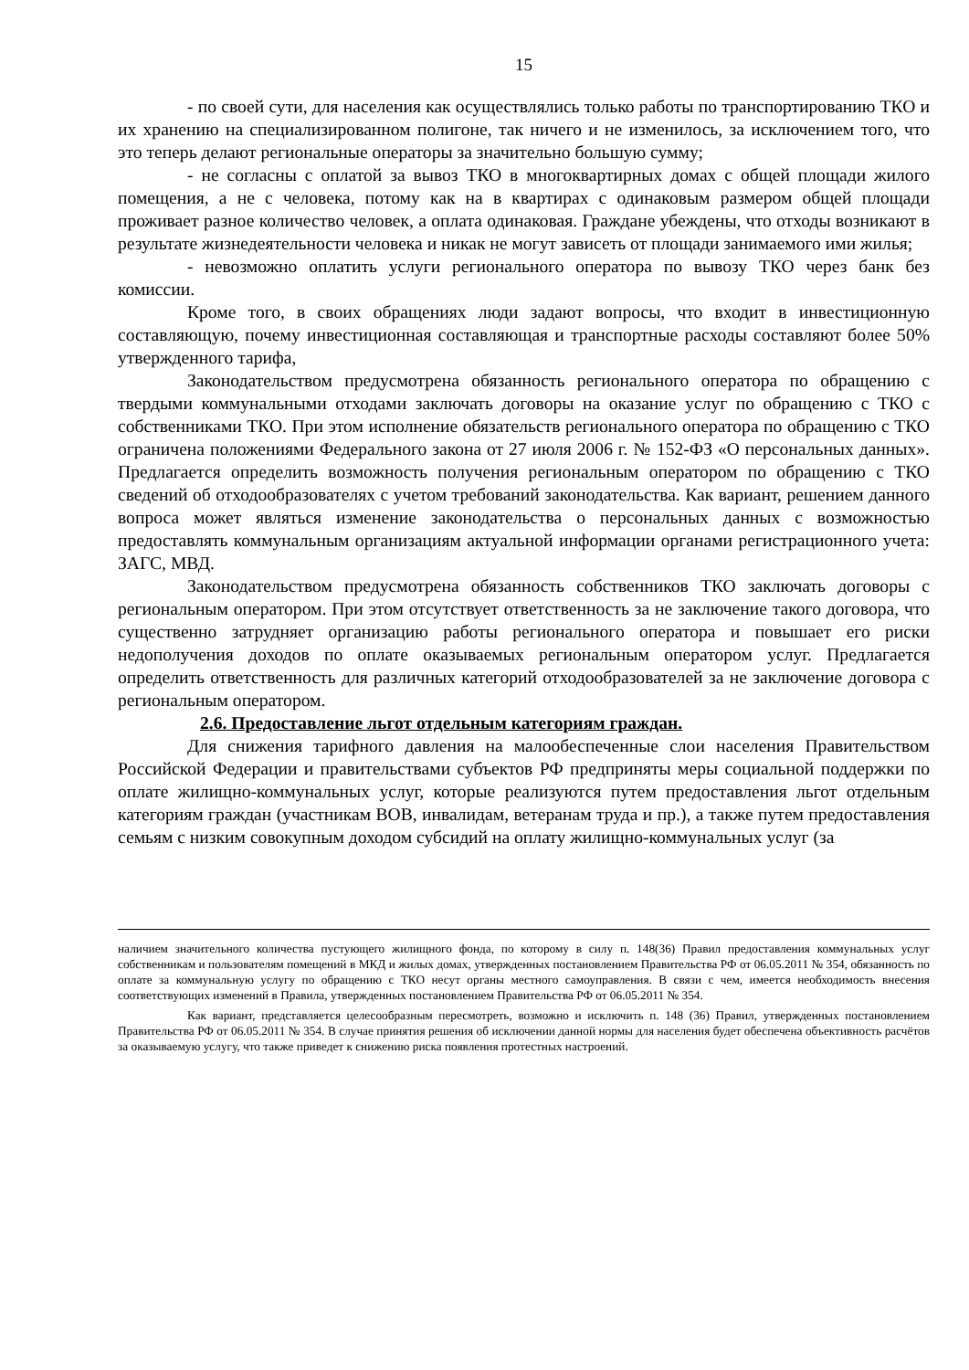15
- по своей сути, для населения как осуществлялись только работы по транспортированию ТКО и их хранению на специализированном полигоне, так ничего и не изменилось, за исключением того, что это теперь делают региональные операторы за значительно большую сумму;
- не согласны с оплатой за вывоз ТКО в многоквартирных домах с общей площади жилого помещения, а не с человека, потому как на в квартирах с одинаковым размером общей площади проживает разное количество человек, а оплата одинаковая. Граждане убеждены, что отходы возникают в результате жизнедеятельности человека и никак не могут зависеть от площади занимаемого ими жилья;
- невозможно оплатить услуги регионального оператора по вывозу ТКО через банк без комиссии.
Кроме того, в своих обращениях люди задают вопросы, что входит в инвестиционную составляющую, почему инвестиционная составляющая и транспортные расходы составляют более 50% утвержденного тарифа,
Законодательством предусмотрена обязанность регионального оператора по обращению с твердыми коммунальными отходами заключать договоры на оказание услуг по обращению с ТКО с собственниками ТКО. При этом исполнение обязательств регионального оператора по обращению с ТКО ограничена положениями Федерального закона от 27 июля 2006 г. № 152-ФЗ «О персональных данных». Предлагается определить возможность получения региональным оператором по обращению с ТКО сведений об отходообразователях с учетом требований законодательства. Как вариант, решением данного вопроса может являться изменение законодательства о персональных данных с возможностью предоставлять коммунальным организациям актуальной информации органами регистрационного учета: ЗАГС, МВД.
Законодательством предусмотрена обязанность собственников ТКО заключать договоры с региональным оператором. При этом отсутствует ответственность за не заключение такого договора, что существенно затрудняет организацию работы регионального оператора и повышает его риски недополучения доходов по оплате оказываемых региональным оператором услуг. Предлагается определить ответственность для различных категорий отходообразователей за не заключение договора с региональным оператором.
2.6. Предоставление льгот отдельным категориям граждан.
Для снижения тарифного давления на малообеспеченные слои населения Правительством Российской Федерации и правительствами субъектов РФ предприняты меры социальной поддержки по оплате жилищно-коммунальных услуг, которые реализуются путем предоставления льгот отдельным категориям граждан (участникам ВОВ, инвалидам, ветеранам труда и пр.), а также путем предоставления семьям с низким совокупным доходом субсидий на оплату жилищно-коммунальных услуг (за
наличием значительного количества пустующего жилищного фонда, по которому в силу п. 148(36) Правил предоставления коммунальных услуг собственникам и пользователям помещений в МКД и жилых домах, утвержденных постановлением Правительства РФ от 06.05.2011 № 354, обязанность по оплате за коммунальную услугу по обращению с ТКО несут органы местного самоуправления. В связи с чем, имеется необходимость внесения соответствующих изменений в Правила, утвержденных постановлением Правительства РФ от 06.05.2011 № 354.
Как вариант, представляется целесообразным пересмотреть, возможно и исключить п. 148 (36) Правил, утвержденных постановлением Правительства РФ от 06.05.2011 № 354. В случае принятия решения об исключении данной нормы для населения будет обеспечена объективность расчётов за оказываемую услугу, что также приведет к снижению риска появления протестных настроений.